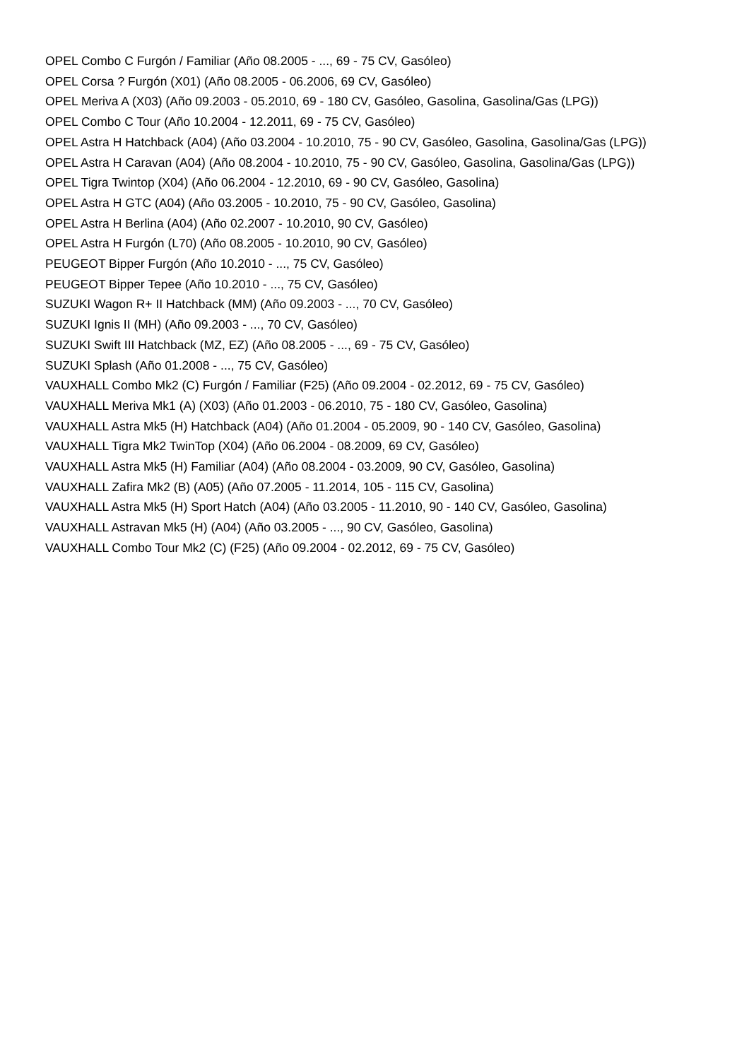OPEL Combo C Furgón / Familiar (Año 08.2005 - ..., 69 - 75 CV, Gasóleo)
OPEL Corsa ? Furgón (X01) (Año 08.2005 - 06.2006, 69 CV, Gasóleo)
OPEL Meriva A (X03) (Año 09.2003 - 05.2010, 69 - 180 CV, Gasóleo, Gasolina, Gasolina/Gas (LPG))
OPEL Combo C Tour (Año 10.2004 - 12.2011, 69 - 75 CV, Gasóleo)
OPEL Astra H Hatchback (A04) (Año 03.2004 - 10.2010, 75 - 90 CV, Gasóleo, Gasolina, Gasolina/Gas (LPG))
OPEL Astra H Caravan (A04) (Año 08.2004 - 10.2010, 75 - 90 CV, Gasóleo, Gasolina, Gasolina/Gas (LPG))
OPEL Tigra Twintop (X04) (Año 06.2004 - 12.2010, 69 - 90 CV, Gasóleo, Gasolina)
OPEL Astra H GTC (A04) (Año 03.2005 - 10.2010, 75 - 90 CV, Gasóleo, Gasolina)
OPEL Astra H Berlina (A04) (Año 02.2007 - 10.2010, 90 CV, Gasóleo)
OPEL Astra H Furgón (L70) (Año 08.2005 - 10.2010, 90 CV, Gasóleo)
PEUGEOT Bipper Furgón (Año 10.2010 - ..., 75 CV, Gasóleo)
PEUGEOT Bipper Tepee (Año 10.2010 - ..., 75 CV, Gasóleo)
SUZUKI Wagon R+ II Hatchback (MM) (Año 09.2003 - ..., 70 CV, Gasóleo)
SUZUKI Ignis II (MH) (Año 09.2003 - ..., 70 CV, Gasóleo)
SUZUKI Swift III Hatchback (MZ, EZ) (Año 08.2005 - ..., 69 - 75 CV, Gasóleo)
SUZUKI Splash (Año 01.2008 - ..., 75 CV, Gasóleo)
VAUXHALL Combo Mk2 (C) Furgón / Familiar (F25) (Año 09.2004 - 02.2012, 69 - 75 CV, Gasóleo)
VAUXHALL Meriva Mk1 (A) (X03) (Año 01.2003 - 06.2010, 75 - 180 CV, Gasóleo, Gasolina)
VAUXHALL Astra Mk5 (H) Hatchback (A04) (Año 01.2004 - 05.2009, 90 - 140 CV, Gasóleo, Gasolina)
VAUXHALL Tigra Mk2 TwinTop (X04) (Año 06.2004 - 08.2009, 69 CV, Gasóleo)
VAUXHALL Astra Mk5 (H) Familiar (A04) (Año 08.2004 - 03.2009, 90 CV, Gasóleo, Gasolina)
VAUXHALL Zafira Mk2 (B) (A05) (Año 07.2005 - 11.2014, 105 - 115 CV, Gasolina)
VAUXHALL Astra Mk5 (H) Sport Hatch (A04) (Año 03.2005 - 11.2010, 90 - 140 CV, Gasóleo, Gasolina)
VAUXHALL Astravan Mk5 (H) (A04) (Año 03.2005 - ..., 90 CV, Gasóleo, Gasolina)
VAUXHALL Combo Tour Mk2 (C) (F25) (Año 09.2004 - 02.2012, 69 - 75 CV, Gasóleo)